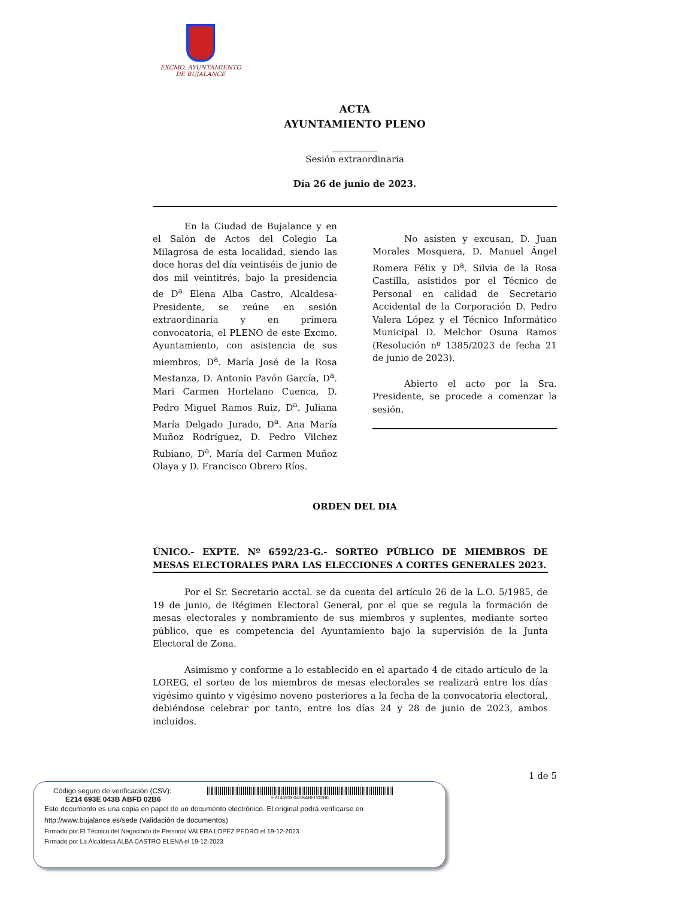EXCMO. AYUNTAMIENTO
DE BUJALANCE
ACTA
AYUNTAMIENTO PLENO
__________
Sesión extraordinaria
Día 26 de junio de 2023.
En la Ciudad de Bujalance y en el Salón de Actos del Colegio La Milagrosa de esta localidad, siendo las doce horas del día veintiséis de junio de dos mil veintitrés, bajo la presidencia de D<sup>a</sup> Elena Alba Castro, Alcaldesa-Presidente, se reúne en sesión extraordinaria y en primera convocatoria, el PLENO de este Excmo. Ayuntamiento, con asistencia de sus miembros, D<sup>a</sup>. María José de la Rosa Mestanza, D. Antonio Pavón García, D<sup>a</sup>. Mari Carmen Hortelano Cuenca, D. Pedro Miguel Ramos Ruiz, D<sup>a</sup>. Juliana María Delgado Jurado, D<sup>a</sup>. Ana María Muñoz Rodríguez, D. Pedro Vilchez Rubiano, D<sup>a</sup>. María del Carmen Muñoz Olaya y D. Francisco Obrero Ríos.
No asisten y excusan, D. Juan Morales Mosquera, D. Manuel Ángel Romera Félix y D<sup>a</sup>. Silvia de la Rosa Castilla, asistidos por el Técnico de Personal en calidad de Secretario Accidental de la Corporación D. Pedro Valera López y el Técnico Informático Municipal D. Melchor Osuna Ramos (Resolución nº 1385/2023 de fecha 21 de junio de 2023).
Abierto el acto por la Sra. Presidente, se procede a comenzar la sesión.
ORDEN DEL DIA
ÚNICO.- EXPTE. Nº 6592/23-G.- SORTEO PÚBLICO DE MIEMBROS DE MESAS ELECTORALES PARA LAS ELECCIONES A CORTES GENERALES 2023.
Por el Sr. Secretario acctal. se da cuenta del artículo 26 de la L.O. 5/1985, de 19 de junio, de Régimen Electoral General, por el que se regula la formación de mesas electorales y nombramiento de sus miembros y suplentes, mediante sorteo público, que es competencia del Ayuntamiento bajo la supervisión de la Junta Electoral de Zona.
Asimismo y conforme a lo establecido en el apartado 4 de citado artículo de la LOREG, el sorteo de los miembros de mesas electorales se realizará entre los días vigésimo quinto y vigésimo noveno posteriores a la fecha de la convocatoria electoral, debiéndose celebrar por tanto, entre los días 24 y 28 de junio de 2023, ambos incluidos.
1 de 5
Código seguro de verificación (CSV):
E214 693E 043B ABFD 02B6
E214693E043BABFD02B6
Este documento es una copia en papel de un documento electrónico. El original podrá verificarse en http://www.bujalance.es/sede (Validación de documentos)
Firmado por El Técnico del Negociado de Personal VALERA LOPEZ PEDRO el 19-12-2023
Firmado por La Alcaldesa ALBA CASTRO ELENA el 19-12-2023